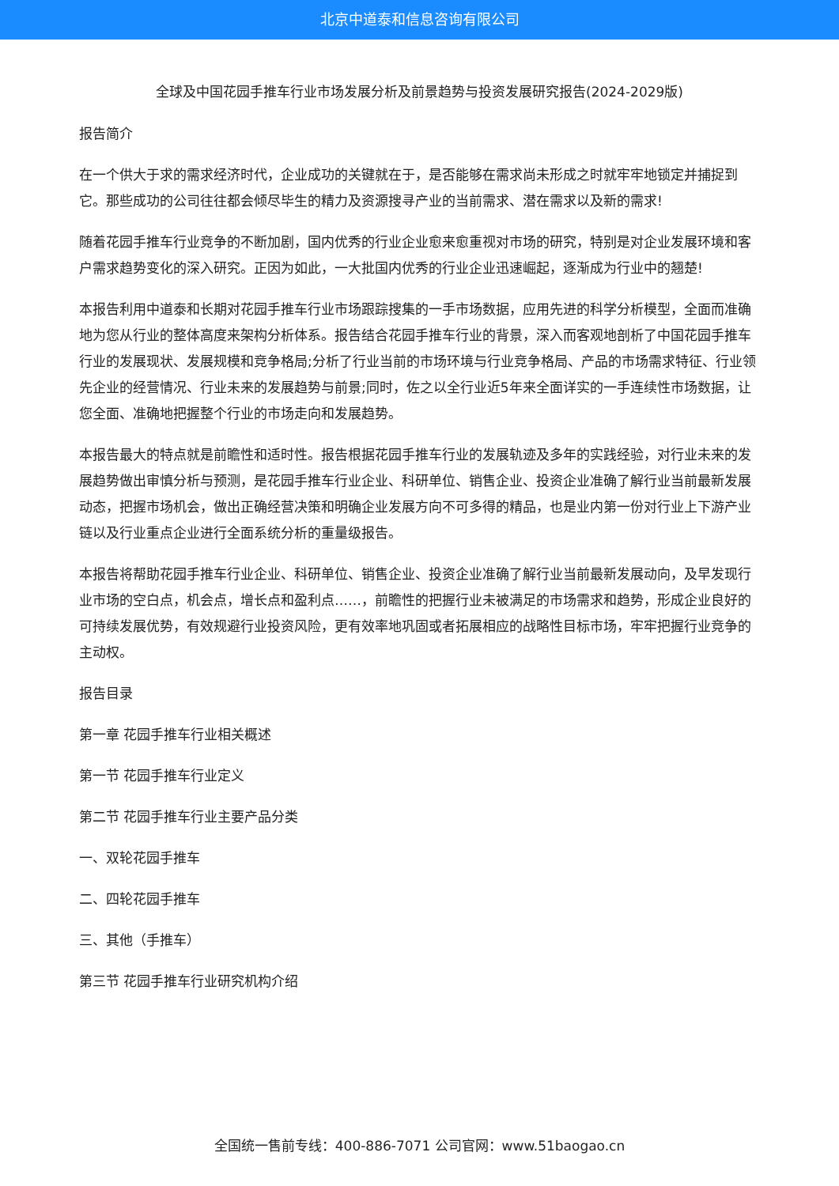北京中道泰和信息咨询有限公司
全球及中国花园手推车行业市场发展分析及前景趋势与投资发展研究报告(2024-2029版)
报告简介
在一个供大于求的需求经济时代，企业成功的关键就在于，是否能够在需求尚未形成之时就牢牢地锁定并捕捉到它。那些成功的公司往往都会倾尽毕生的精力及资源搜寻产业的当前需求、潜在需求以及新的需求!
随着花园手推车行业竞争的不断加剧，国内优秀的行业企业愈来愈重视对市场的研究，特别是对企业发展环境和客户需求趋势变化的深入研究。正因为如此，一大批国内优秀的行业企业迅速崛起，逐渐成为行业中的翘楚!
本报告利用中道泰和长期对花园手推车行业市场跟踪搜集的一手市场数据，应用先进的科学分析模型，全面而准确地为您从行业的整体高度来架构分析体系。报告结合花园手推车行业的背景，深入而客观地剖析了中国花园手推车行业的发展现状、发展规模和竞争格局;分析了行业当前的市场环境与行业竞争格局、产品的市场需求特征、行业领先企业的经营情况、行业未来的发展趋势与前景;同时，佐之以全行业近5年来全面详实的一手连续性市场数据，让您全面、准确地把握整个行业的市场走向和发展趋势。
本报告最大的特点就是前瞻性和适时性。报告根据花园手推车行业的发展轨迹及多年的实践经验，对行业未来的发展趋势做出审慎分析与预测，是花园手推车行业企业、科研单位、销售企业、投资企业准确了解行业当前最新发展动态，把握市场机会，做出正确经营决策和明确企业发展方向不可多得的精品，也是业内第一份对行业上下游产业链以及行业重点企业进行全面系统分析的重量级报告。
本报告将帮助花园手推车行业企业、科研单位、销售企业、投资企业准确了解行业当前最新发展动向，及早发现行业市场的空白点，机会点，增长点和盈利点……，前瞻性的把握行业未被满足的市场需求和趋势，形成企业良好的可持续发展优势，有效规避行业投资风险，更有效率地巩固或者拓展相应的战略性目标市场，牢牢把握行业竞争的主动权。
报告目录
第一章 花园手推车行业相关概述
第一节 花园手推车行业定义
第二节 花园手推车行业主要产品分类
一、双轮花园手推车
二、四轮花园手推车
三、其他（手推车）
第三节 花园手推车行业研究机构介绍
全国统一售前专线：400-886-7071 公司官网：www.51baogao.cn